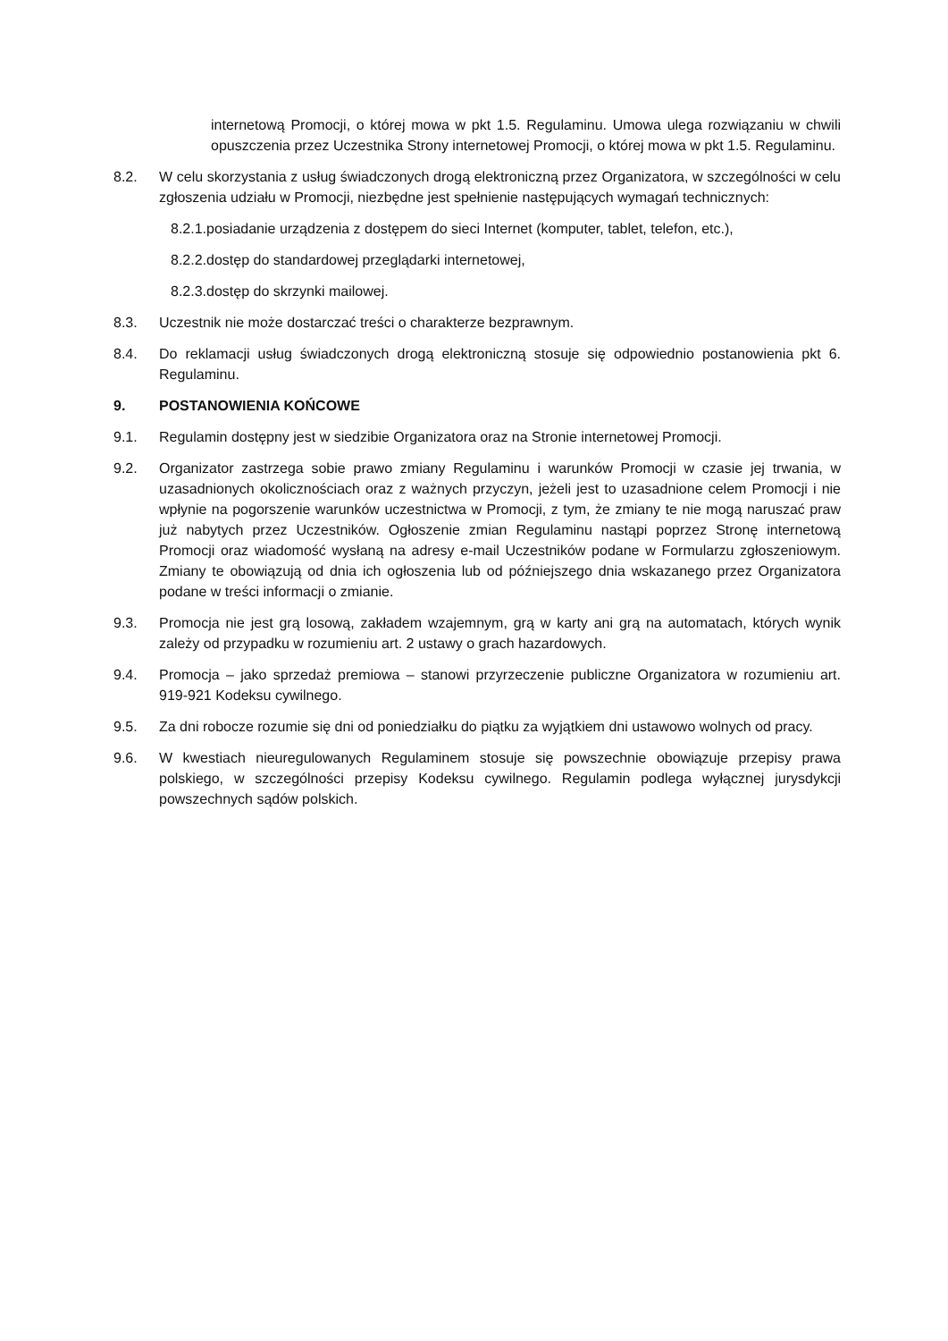internetową Promocji, o której mowa w pkt 1.5. Regulaminu. Umowa ulega rozwiązaniu w chwili opuszczenia przez Uczestnika Strony internetowej Promocji, o której mowa w pkt 1.5. Regulaminu.
8.2. W celu skorzystania z usług świadczonych drogą elektroniczną przez Organizatora, w szczególności w celu zgłoszenia udziału w Promocji, niezbędne jest spełnienie następujących wymagań technicznych:
8.2.1.posiadanie urządzenia z dostępem do sieci Internet (komputer, tablet, telefon, etc.),
8.2.2.dostęp do standardowej przeglądarki internetowej,
8.2.3.dostęp do skrzynki mailowej.
8.3. Uczestnik nie może dostarczać treści o charakterze bezprawnym.
8.4. Do reklamacji usług świadczonych drogą elektroniczną stosuje się odpowiednio postanowienia pkt 6. Regulaminu.
9. POSTANOWIENIA KOŃCOWE
9.1. Regulamin dostępny jest w siedzibie Organizatora oraz na Stronie internetowej Promocji.
9.2. Organizator zastrzega sobie prawo zmiany Regulaminu i warunków Promocji w czasie jej trwania, w uzasadnionych okolicznościach oraz z ważnych przyczyn, jeżeli jest to uzasadnione celem Promocji i nie wpłynie na pogorszenie warunków uczestnictwa w Promocji, z tym, że zmiany te nie mogą naruszać praw już nabytych przez Uczestników. Ogłoszenie zmian Regulaminu nastąpi poprzez Stronę internetową Promocji oraz wiadomość wysłaną na adresy e-mail Uczestników podane w Formularzu zgłoszeniowym. Zmiany te obowiązują od dnia ich ogłoszenia lub od późniejszego dnia wskazanego przez Organizatora podane w treści informacji o zmianie.
9.3. Promocja nie jest grą losową, zakładem wzajemnym, grą w karty ani grą na automatach, których wynik zależy od przypadku w rozumieniu art. 2 ustawy o grach hazardowych.
9.4. Promocja – jako sprzedaż premiowa – stanowi przyrzeczenie publiczne Organizatora w rozumieniu art. 919-921 Kodeksu cywilnego.
9.5. Za dni robocze rozumie się dni od poniedziałku do piątku za wyjątkiem dni ustawowo wolnych od pracy.
9.6. W kwestiach nieuregulowanych Regulaminem stosuje się powszechnie obowiązuje przepisy prawa polskiego, w szczególności przepisy Kodeksu cywilnego. Regulamin podlega wyłącznej jurysdykcji powszechnych sądów polskich.